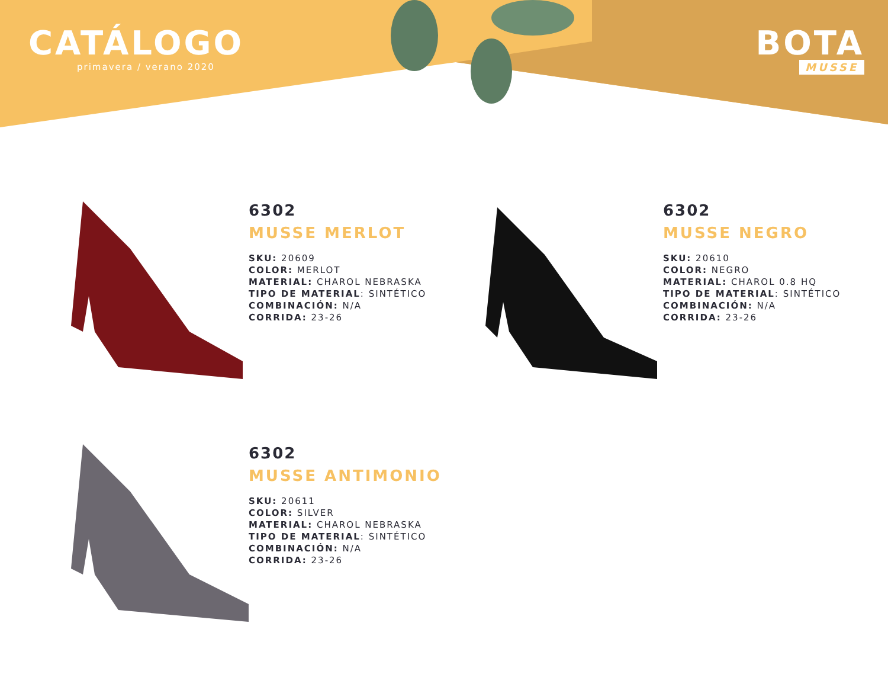CATÁLOGO
primavera / verano 2020
BOTA
MUSSE
6302
MUSSE MERLOT
SKU: 20609
COLOR: MERLOT
MATERIAL: CHAROL NEBRASKA
TIPO DE MATERIAL: SINTÉTICO
COMBINACIÓN: N/A
CORRIDA: 23-26
6302
MUSSE NEGRO
SKU: 20610
COLOR: NEGRO
MATERIAL: CHAROL 0.8 HQ
TIPO DE MATERIAL: SINTÉTICO
COMBINACIÓN: N/A
CORRIDA: 23-26
6302
MUSSE ANTIMONIO
SKU: 20611
COLOR: SILVER
MATERIAL: CHAROL NEBRASKA
TIPO DE MATERIAL: SINTÉTICO
COMBINACIÓN: N/A
CORRIDA: 23-26